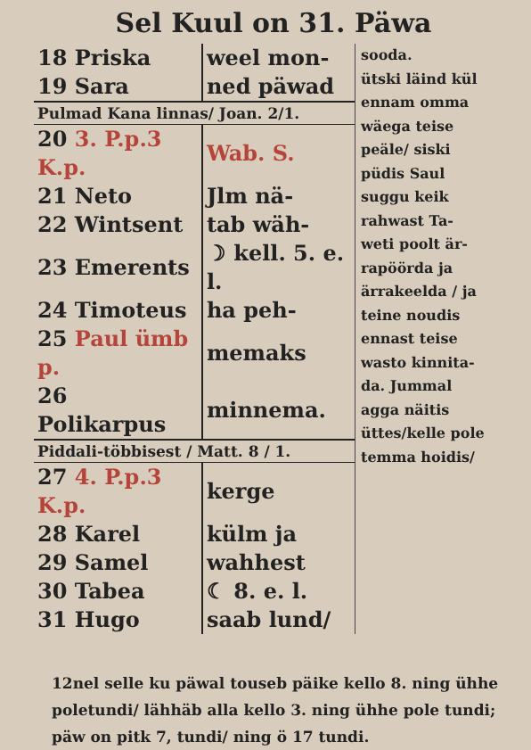Sel Kuul on 31. Päwa
| 18 Priska | weel mon- |
| 19 Sara | ned päwad |
| Pulmad Kana linnas/ Joan. 2/1. | |
| 20 3. P.p.3 K.p. | Wab. S. |
| 21 Neto | Jlm nä- |
| 22 Wintsent | tab wäh- |
| 23 Emerents | ☽ kell. 5. e. l. |
| 24 Timoteus | ha peh- |
| 25 Paul ümb p. | memaks |
| 26 Polikarpus | minnema. |
| Piddali-többisest / Matt. 8 / 1. | |
| 27 4. P.p.3 K.p. | kerge |
| 28 Karel | külm ja |
| 29 Samel | wahhest |
| 30 Tabea | ☾ 8. e. l. |
| 31 Hugo | saab lund/ |
sooda.
ütski läind kül
ennam omma
wäega teise
peäle/ siski
püdis Saul
suggu keik
rahwast Ta-
weti poolt är-
rapöörda ja
ärrakeelda / ja
teine noudis
ennast teise
wasto kinnita-
da. Jummal
agga näitis
üttes/kelle pole
temma hoidis/
12nel selle ku päwal touseb päike kello 8. ning ühhe poletundi/ lähhäb alla kello 3. ning ühhe pole tundi; päw on pitk 7, tundi/ ning ö 17 tundi.